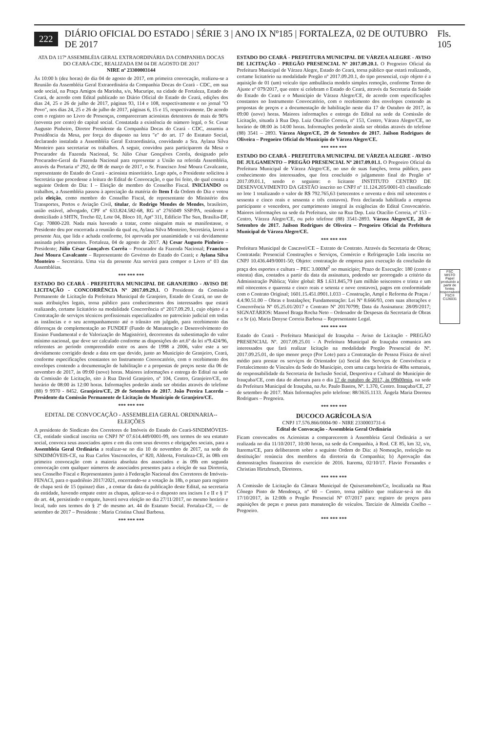222 DIÁRIO OFICIAL DO ESTADO | SÉRIE 3 | ANO IX Nº185 | FORTALEZA, 02 DE OUTUBRO DE 2017 Fls. 105
ATA DA 117ª ASSEMBLÉIA GERAL EXTRAORDINÁRIA DA COMPANHIA DOCAS DO CEARÁ-CDC, REALIZADA EM 04 DE AGOSTO DE 2017
NIRE nº 23300003144
Às 10:00 h (dez horas) do dia 04 de agosto de 2017, em primeira convocação, realizou-se a Reunião da Assembléia Geral Extraordinária da Companhia Docas do Ceará - CDC, em sua sede social, na Praça Amigos da Marinha, s/n, Mucuripe, na cidade de Fortaleza, Estado do Ceará, de acordo com Edital publicado no Diário Oficial do Estado do Ceará, edições dos dias 24, 25 e 26 de julho de 2017, páginas 93, 114 e 108, respectivamente e no jornal "O Povo", nos dias 24, 25 e 26 de julho de 2017, páginas 6, 15 e 15, respectivamente. De acordo com o registro no Livro de Presenças, compareceram acionistas detentores de mais de 90% (noventa por cento) do capital social. Constatada a existência de número legal, o Sr. Cesar Augusto Pinheiro, Diretor Presidente da Companhia Docas do Ceará - CDC, assumiu a Presidência da Mesa, por força do disposto na letra "e" do art. 17 do Estatuto Social, declarando instalada a Assembléia Geral Extraordinária, convidando a Sra. Aylana Silva Monteiro para secretariar os trabalhos. A seguir, convidou para participarem da Mesa o Procurador da Fazenda Nacional, Sr. Júlio César Gonçalves Corrêa, designado pelo Procurador-Geral da Fazenda Nacional para representar a União na referida Assembléia, através da Portaria nº 292, de 08 de março de 2017, o Sr. Francisco José Moura Cavalcante, representante do Estado do Ceará - acionista minoritário. Logo após, o Presidente solicitou à Secretária que procedesse a leitura do Edital de Convocação, o que foi feito, do qual consta a seguinte Ordem do Dia: I – Eleição de membro do Conselho Fiscal. INICIANDO os trabalhos, a Assembléia passou à apreciação da matéria do Item I da Ordem do Dia e votou pela eleição, como membro do Conselho Fiscal, de representante do Ministério dos Transportes, Portos e Aviação Civil, titular, de Rodrigo Mendes de Mendes, brasileiro, união estável, advogado, CPF nº 633.824.582-68, RG nº 2765049 SSP/PA, residente e domiciliado à SHTN, Trecho 02, Lote 04, Bloco 10, Aptº 311, Edifício The Sun, Brasília-DF, Cep: 70800-220. Nada mais havendo a tratar, como ninguém mais se manifestasse, o Presidente deu por encerrada a reunião da qual eu, Aylana Silva Monteiro, Secretária, lavrei a presente Ata, que lida e achada conforme, foi aprovada por unanimidade e vai devidamente assinada pelos presentes. Fortaleza, 04 de agosto de 2017. A) Cesar Augusto Pinheiro – Presidente; Júlio César Gonçalves Corrêa – Procurador da Fazenda Nacional; Francisco José Moura Cavalcante – Representante do Govèrno do Estado do Ceará; e Aylana Silva Monteiro – Secretária. Uma via da presente Ata servirá para compor o Livro nº 03 das Assembléias.
*** *** ***
ESTADO DO CEARÁ - PREFEITURA MUNICIPAL DE GRANJEIRO - AVISO DE LICITAÇÃO - CONCORRÊNCIA Nº 2017.09.29.1. O Presidente da Comissão Permanente de Licitação da Prefeitura Municipal de Granjeiro, Estado do Ceará, no uso de suas atribuições legais, torna público para conhecimentos dos interessados que estará realizando, certame licitatório na modalidade Concorrência nº 2017.09.29.1, cujo objeto é a Contratação de serviços técnicos profissionais especializados no patrocínio judicial em todas as instâncias e o seu acompanhamento até o trânsito em julgado, para recebimento das diferenças de complementação ao FUNDEF (Fundo de Manutenção e Desenvolvimento do Ensino Fundamental e de Valorização do Magistério), decorrentes da subestimação do valor mínimo nacional, que deve ser calculado conforme as disposições do art.6º da lei nº9.424/96, referentes ao período compreendido entre os anos de 1998 a 2006, valor este a ser devidamente corrigido desde a data em que devido, junto ao Município de Granjeiro, Ceará, conforme especificações constantes no Instrumento Convocatório, com o recebimento dos envelopes contendo a documentação de habilitação e a propostas de preços neste dia 06 de novembro de 2017, às 09:00 (nove) horas. Maiores informações e entrega do Edital na sede da Comissão de Licitação, sito à Rua David Granjeiro, nº 104, Centro, Granjeiro/CE, no horário de 08:00 às 12:00 horas. Informações poderão ainda ser obtidas através do telefone (88) 9 9970 - 8452. Granjeiro/CE, 29 de Setembro de 2017. João Pereira Lacerda – Presidente da Comissão Permanente de Licitação do Município de Granjeiro/CE.
*** *** ***
EDITAL DE CONVOCAÇÃO - ASSEMBLEIA GERAL ORDINARIA--ELEIÇÕES
A presidente do Sindicato dos Corretores de Imóveis do Estado do Ceará-SINDIMÓVEIS-CE, entidade sindical inscrita no CNPJ Nº 07.614.449/0001-99, nos termos do seu estatuto social, convoca seus associados aptos e em dia com seus deveres e obrigações sociais, para a Assembleia Geral Ordinária a realizar-se no dia 10 de novembro de 2017, na sede do SINDIMÓVEIS-CE, na Rua Carlos Vasconcelos, nº 820, Aldeota, Fortaleza-CE, às 08h em primeira convocação com a maioria absoluta dos associados e às 09h em segunda convocação com qualquer números de associados presentes para a eleição de sua Diretoria, seu Conselho Fiscal e Representantes junto à Federação Nacional dos Corretores de Imóveis-FENACI, para o quadriênio 2017/2021, encerrando-se a votação às 18h, o prazo para registro de chapa será de 15 (quinze) dias , a contar da data da publicação deste Edital, na secretaria da entidade, havendo empate entre as chapas, aplicar-se-á o disposto nos incisos I e II e § 1º do art. 44, persistindo o empate, haverá nova eleição no dia 27/11/2017, no mesmo horário e local, tudo nos termos do § 2º do mesmo art. 44 do Estatuto Social. Fortalza-CE, — de setembro de 2017 – Presidente : Maria Cristina Chaul Barbosa.
*** *** ***
ESTADO DO CEARÁ - PREFEITURA MUNICIPAL DE VÁRZEA ALEGRE - AVISO DE LICITAÇÃO - PREGÃO PRESENCIAL Nº 2017.09.20.1. O Pregoeiro Oficial da Prefeitura Municipal de Várzea Alegre, Estado do Ceará, torna público que estará realizando, certame licitatório na modalidade Pregão nº 2017.09.20.1, do tipo presencial, cujo objeto é a aquisição de 01 (um) veículo tipo ambulância modelo simples remoção, conforme Termo de Ajuste nº 079/2017, que entre si celebram o Estado do Ceará, através da Secretaria da Saúde do Estado do Ceará e o Município de Várzea Alegre/CE, de acordo com especificações constantes no Instrumento Convocatório, com o recebimento dos envelopes contendo as propostas de preços e a documentação de habilitação neste dia 17 de Outubro de 2017, às 09:00 (nove) horas. Maiores informações e entrega do Edital na sede da Comissão de Licitação, situada à Rua Dep. Luiz Otacílio Correia, nº 153, Centro, Várzea Alegre/CE, no horário de 08:00 às 14:00 horas. Informações poderão ainda ser obtidas através do telefone (88) 3541 – 2893. Várzea Alegre/CE, 29 de Setembro de 2017. Jailson Rodrigues de Oliveira – Pregoeiro Oficial do Município de Várzea Alegre/CE.
*** *** ***
ESTADO DO CEARÁ - PREFEITURA MUNICIPAL DE VÁRZEA ALEGRE - AVISO DE JULGAMENTO – PREGÃO PRESENCIAL Nº 2017.09.01.1. O Pregoeiro Oficial da Prefeitura Municipal de Várzea Alegre/CE, no uso de suas funções, torna público, para conhecimento dos interessados, que fora concluído o julgamento final do Pregão nº 2017.09.01.1, sendo o seguinte: o licitante INSTITUTO CENTRO DE DESENVOLVIMENTO DA GESTÃO inscrito no CNPJ nº 11.124.205/0001-03 classificado no lote 1 totalizando o valor de R$ 792.765,63 (setecentos e noventa e dois mil setecentos e sessenta e cinco reais e sessenta e três centavos). Fora declarada habilitada a empresa participante e vencedora, por cumprimento integral às exigências do Edital Convocatório. Maiores informações na sede da Prefeitura, sito na Rua Dep. Luiz Otacílio Correia, nº 153 – Centro, Várzea Alegre/CE, ou pelo telefone (88) 3541-2893. Várzea Alegre/CE, 28 de Setembro de 2017. Jailson Rodrigues de Oliveira – Pregoeiro Oficial da Prefeitura Municipal de Várzea Alegre/CE.
*** *** ***
Prefeitura Municipal de Cascavel/CE – Extrato de Contrato. Através da Secretaria de Obras; Contratada: Presencial Construções e Serviços, Comércio e Refrigeração Ltda inscrita no CNPJ 10.436.449/0001-50; Objeto: contratação de empresa para execução da conclusão da praça dos esportes e cultura – PEC 3.000M<sup>2</sup> no município; Prazo de Execução: 180 (cento e oitenta) dias, contados a partir da data da assinatura, podendo ser prorrogado a critério da Administração Pública; Valor global: R$ 1.631.845,79 (um milhão seiscentos e trinta e um mil oitocentos e quarenta e cinco reais e setenta e nove centavos), pagos em conformidade com o Contrato Original; 1601.15.451.0901.1.033 – Construção, Ampl e Reforma de Praças / 4.4.90.51.00 – Obras e Instalações; Fundamentação: Lei Nº 8.666/93, com suas alterações e Concorrência Nº 05.25.01/2017 e Contrato Nº 20170799; Data da Assinatura: 28/09/2017; SIGNATÁRIOS: Manoel Braga Rocha Neto – Ordenador de Despesas da Secretaria de Obras e a Sr (a). Maria Denyse Correia Barbosa – Representante Legal.
*** *** ***
Estado do Ceará - Prefeitura Municipal de Irauçuba – Aviso de Licitação - PREGÃO PRESENCIAL Nº. 2017.09.25.01 - A Prefeitura Municipal de Irauçuba comunica aos interessados que fará realizar licitação na modalidade Pregão Presencial de Nº. 2017.09.25.01, do tipo menor preço (Por Lote) para a Contratação de Pessoa Física de nível médio para prestar os serviços de Orientador (a) Social dos Serviços de Convivência e Fortalecimento de Vínculos da Sede do Município, com uma carga horária de 40hs semanais, de responsabilidade da Secretaria de Inclusão Social, Desportiva e Cultural do Município de Irauçuba/CE, com data de abertura para o dia 17 de outubro de 2017, às 09h00min, na sede da Prefeitura Municipal de Irauçuba, na Av. Paulo Bastos, Nº. 1.370, Centro. Irauçuba/CE, 27 de setembro de 2017. Mais Informações pelo telefone: 88/3635.1133. Ângela Maria Doroteu Rodrigues – Pregoeira.
*** *** ***
DUCOCO AGRÍCOLA S/A
CNPJ 17.576.866/0004-90 - NIRE 2330003731-6
Edital de Convocação - Assembleia Geral Ordinária
Ficam convocados os Acionistas a comparecerem à Assembleia Geral Ordinária a ser realizada no dia 11/10/2017, 10:00 horas, na sede da Companhia, à Rod. CE 85, km 32, s/n, Itarema/CE, para deliberarem sobre a seguinte Ordem do Dia: a) Nomeação, reeleição ou destituição/ renúncia dos membros da diretoria da Companhia; b) Aprovação das demonstrações financeiras do exercício de 2016. Itarema, 02/10/17. Flavio Fernandes e Christian Hirtzbruch, Diretores.
*** *** ***
A Comissão de Licitação da Câmara Municipal de Quixeramobim/Ce, localizada na Rua Cônego Pinto de Mendonça, nº 60 – Centro, torna público que realizar-se-á no dia 17/10/2017, às 12:00h o Pregão Presencial Nº 07/2017 para: registro de preços para aquisições de peças e pneus para manutenção de veículos. Tarcizio de Almeida Coelho – Pregoeiro.
*** *** ***
FSC
MISTO
Papel produzido a partir de fontes responsáveis
FSC® C126031